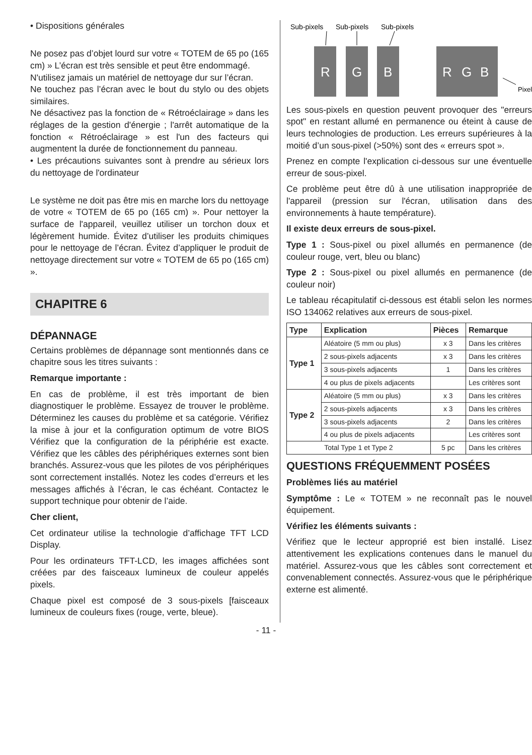• Dispositions générales
Ne posez pas d’objet lourd sur votre « TOTEM de 65 po (165 cm) » L’écran est très sensible et peut être endommagé.
N'utilisez jamais un matériel de nettoyage dur sur l’écran.
Ne touchez pas l’écran avec le bout du stylo ou des objets similaires.
Ne désactivez pas la fonction de « Rétroéclairage » dans les réglages de la gestion d'énergie ; l'arrêt automatique de la fonction « Rétroéclairage » est l'un des facteurs qui augmentent la durée de fonctionnement du panneau.
• Les précautions suivantes sont à prendre au sérieux lors du nettoyage de l'ordinateur
Le système ne doit pas être mis en marche lors du nettoyage de votre « TOTEM de 65 po (165 cm) ». Pour nettoyer la surface de l'appareil, veuillez utiliser un torchon doux et légèrement humide. Évitez d’utiliser les produits chimiques pour le nettoyage de l’écran. Évitez d’appliquer le produit de nettoyage directement sur votre « TOTEM de 65 po (165 cm) ».
CHAPITRE 6
DÉPANNAGE
Certains problèmes de dépannage sont mentionnés dans ce chapitre sous les titres suivants :
Remarque importante :
En cas de problème, il est très important de bien diagnostiquer le problème. Essayez de trouver le problème. Déterminez les causes du problème et sa catégorie. Vérifiez la mise à jour et la configuration optimum de votre BIOS Vérifiez que la configuration de la périphérie est exacte. Vérifiez que les câbles des périphériques externes sont bien branchés. Assurez-vous que les pilotes de vos périphériques sont correctement installés. Notez les codes d’erreurs et les messages affichés à l’écran, le cas échéant. Contactez le support technique pour obtenir de l’aide.
Cher client,
Cet ordinateur utilise la technologie d’affichage TFT LCD Display.
Pour les ordinateurs TFT-LCD, les images affichées sont créées par des faisceaux lumineux de couleur appelés pixels.
Chaque pixel est composé de 3 sous-pixels [faisceaux lumineux de couleurs fixes (rouge, verte, bleue).
Sub-pixels
Sub-pixels
Sub-pixels
R
G
B
R
G
B
Pixel
Les sous-pixels en question peuvent provoquer des "erreurs spot" en restant allumé en permanence ou éteint à cause de leurs technologies de production. Les erreurs supérieures à la moitié d’un sous-pixel (>50%) sont des « erreurs spot ».
Prenez en compte l'explication ci-dessous sur une éventuelle erreur de sous-pixel.
Ce problème peut être dû à une utilisation inappropriée de l'appareil (pression sur l'écran, utilisation dans des environnements à haute température).
Il existe deux erreurs de sous-pixel.
Type 1 : Sous-pixel ou pixel allumés en permanence (de couleur rouge, vert, bleu ou blanc)
Type 2 : Sous-pixel ou pixel allumés en permanence (de couleur noir)
Le tableau récapitulatif ci-dessous est établi selon les normes ISO 134062 relatives aux erreurs de sous-pixel.
| Type | Explication | Pièces | Remarque |
| --- | --- | --- | --- |
| Type 1 | Aléatoire (5 mm ou plus) | x 3 | Dans les critères |
| | 2 sous-pixels adjacents | x 3 | Dans les critères |
| | 3 sous-pixels adjacents | 1 | Dans les critères |
| | 4 ou plus de pixels adjacents | | Les critères sont |
| Type 2 | Aléatoire (5 mm ou plus) | x 3 | Dans les critères |
| | 2 sous-pixels adjacents | x 3 | Dans les critères |
| | 3 sous-pixels adjacents | 2 | Dans les critères |
| | 4 ou plus de pixels adjacents | | Les critères sont |
| Total Type 1 et Type 2 | | 5 pc | Dans les critères |
QUESTIONS FRÉQUEMMENT POSÉES
Problèmes liés au matériel
Symptôme : Le « TOTEM » ne reconnaît pas le nouvel équipement.
Vérifiez les éléments suivants :
Vérifiez que le lecteur approprié est bien installé. Lisez attentivement les explications contenues dans le manuel du matériel. Assurez-vous que les câbles sont correctement et convenablement connectés. Assurez-vous que le périphérique externe est alimenté.
- 11 -